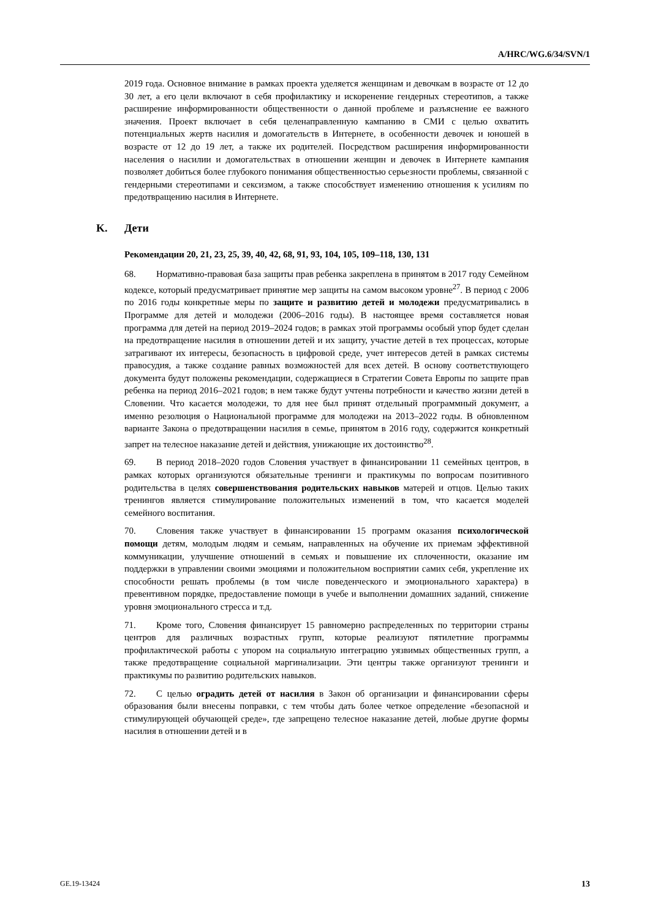A/HRC/WG.6/34/SVN/1
2019 года. Основное внимание в рамках проекта уделяется женщинам и девочкам в возрасте от 12 до 30 лет, а его цели включают в себя профилактику и искоренение гендерных стереотипов, а также расширение информированности общественности о данной проблеме и разъяснение ее важного значения. Проект включает в себя целенаправленную кампанию в СМИ с целью охватить потенциальных жертв насилия и домогательств в Интернете, в особенности девочек и юношей в возрасте от 12 до 19 лет, а также их родителей. Посредством расширения информированности населения о насилии и домогательствах в отношении женщин и девочек в Интернете кампания позволяет добиться более глубокого понимания общественностью серьезности проблемы, связанной с гендерными стереотипами и сексизмом, а также способствует изменению отношения к усилиям по предотвращению насилия в Интернете.
K. Дети
Рекомендации 20, 21, 23, 25, 39, 40, 42, 68, 91, 93, 104, 105, 109–118, 130, 131
68. Нормативно-правовая база защиты прав ребенка закреплена в принятом в 2017 году Семейном кодексе, который предусматривает принятие мер защиты на самом высоком уровне<sup>27</sup>. В период с 2006 по 2016 годы конкретные меры по защите и развитию детей и молодежи предусматривались в Программе для детей и молодежи (2006–2016 годы). В настоящее время составляется новая программа для детей на период 2019–2024 годов; в рамках этой программы особый упор будет сделан на предотвращение насилия в отношении детей и их защиту, участие детей в тех процессах, которые затрагивают их интересы, безопасность в цифровой среде, учет интересов детей в рамках системы правосудия, а также создание равных возможностей для всех детей. В основу соответствующего документа будут положены рекомендации, содержащиеся в Стратегии Совета Европы по защите прав ребенка на период 2016–2021 годов; в нем также будут учтены потребности и качество жизни детей в Словении. Что касается молодежи, то для нее был принят отдельный программный документ, а именно резолюция о Национальной программе для молодежи на 2013–2022 годы. В обновленном варианте Закона о предотвращении насилия в семье, принятом в 2016 году, содержится конкретный запрет на телесное наказание детей и действия, унижающие их достоинство<sup>28</sup>.
69. В период 2018–2020 годов Словения участвует в финансировании 11 семейных центров, в рамках которых организуются обязательные тренинги и практикумы по вопросам позитивного родительства в целях совершенствования родительских навыков матерей и отцов. Целью таких тренингов является стимулирование положительных изменений в том, что касается моделей семейного воспитания.
70. Словения также участвует в финансировании 15 программ оказания психологической помощи детям, молодым людям и семьям, направленных на обучение их приемам эффективной коммуникации, улучшение отношений в семьях и повышение их сплоченности, оказание им поддержки в управлении своими эмоциями и положительном восприятии самих себя, укрепление их способности решать проблемы (в том числе поведенческого и эмоционального характера) в превентивном порядке, предоставление помощи в учебе и выполнении домашних заданий, снижение уровня эмоционального стресса и т.д.
71. Кроме того, Словения финансирует 15 равномерно распределенных по территории страны центров для различных возрастных групп, которые реализуют пятилетние программы профилактической работы с упором на социальную интеграцию уязвимых общественных групп, а также предотвращение социальной маргинализации. Эти центры также организуют тренинги и практикумы по развитию родительских навыков.
72. С целью оградить детей от насилия в Закон об организации и финансировании сферы образования были внесены поправки, с тем чтобы дать более четкое определение «безопасной и стимулирующей обучающей среде», где запрещено телесное наказание детей, любые другие формы насилия в отношении детей и в
GE.19-13424 13